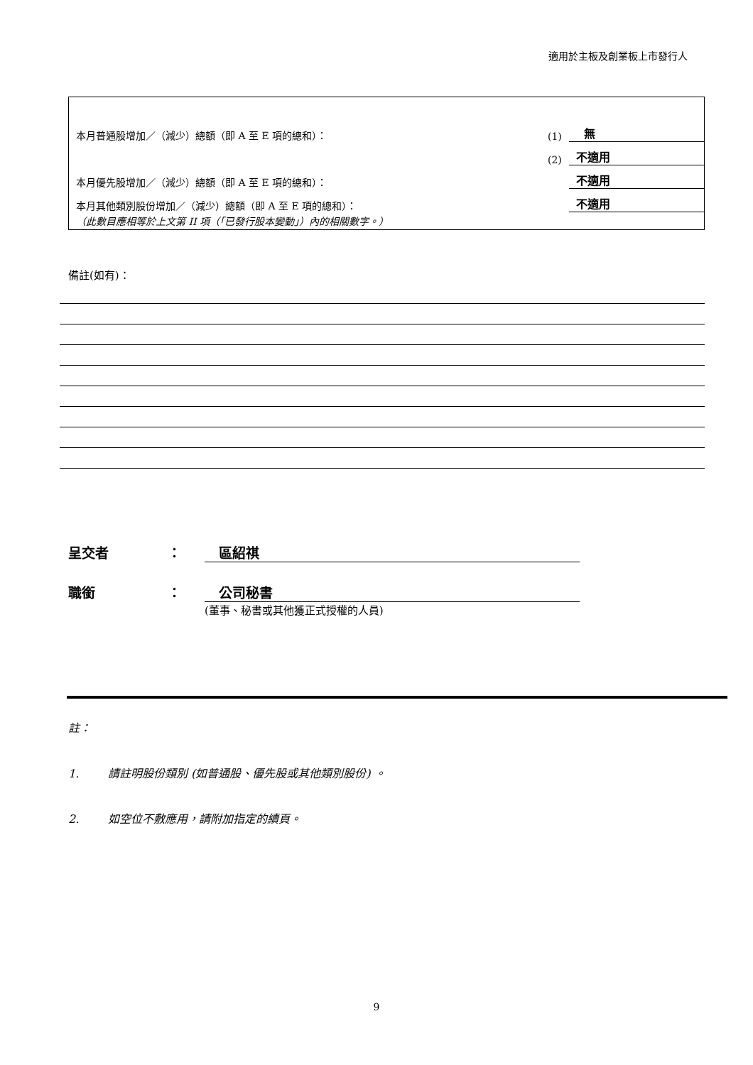適用於主板及創業板上市發行人
| 本月普通股增加／（減少）總額（即 A 至 E 項的總和）： | (1) | 無 |
| | (2) | 不適用 |
| 本月優先股增加／（減少）總額（即 A 至 E 項的總和）： | | 不適用 |
| 本月其他類別股份增加／（減少）總額（即 A 至 E 項的總和）： | | 不適用 |
| （此數目應相等於上文第 II 項（「已發行股本變動」）內的相關數字。） | | |
備註(如有)：
呈交者 ： 區紹祺
職銜 ： 公司秘書
(董事、秘書或其他獲正式授權的人員)
註：
1. 請註明股份類別 (如普通股、優先股或其他類別股份) 。
2. 如空位不敷應用，請附加指定的續頁。
9